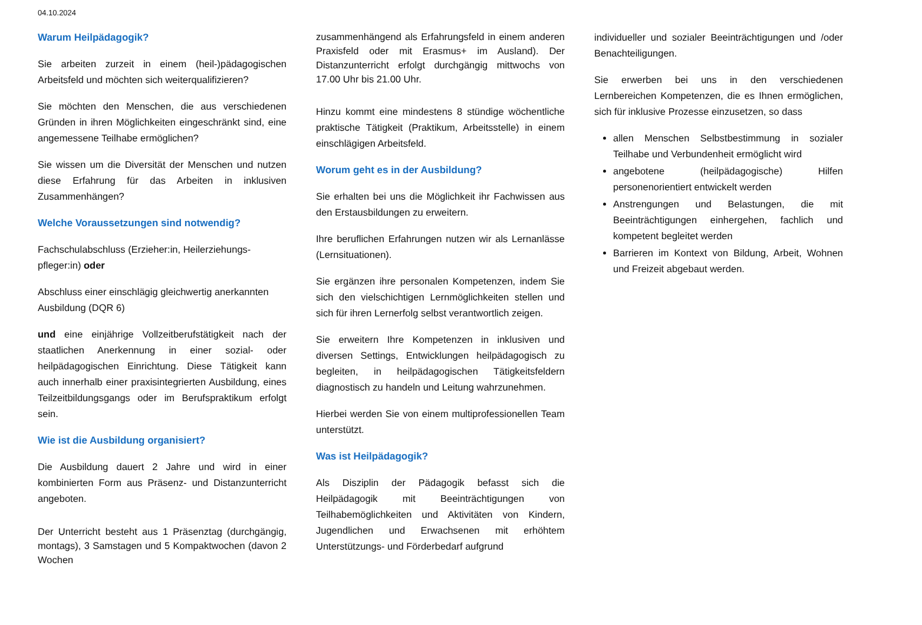04.10.2024
Warum Heilpädagogik?
Sie arbeiten zurzeit in einem (heil-)pädagogischen Arbeitsfeld und möchten sich weiterqualifizieren?
Sie möchten den Menschen, die aus verschiedenen Gründen in ihren Möglichkeiten eingeschränkt sind, eine angemessene Teilhabe ermöglichen?
Sie wissen um die Diversität der Menschen und nutzen diese Erfahrung für das Arbeiten in inklusiven Zusammenhängen?
Welche Voraussetzungen sind notwendig?
Fachschulabschluss (Erzieher:in, Heilerziehungs-pfleger:in) oder
Abschluss einer einschlägig gleichwertig anerkannten Ausbildung (DQR 6)
und eine einjährige Vollzeitberufstätigkeit nach der staatlichen Anerkennung in einer sozial- oder heilpädagogischen Einrichtung. Diese Tätigkeit kann auch innerhalb einer praxisintegrierten Ausbildung, eines Teilzeitbildungsgangs oder im Berufspraktikum erfolgt sein.
Wie ist die Ausbildung organisiert?
Die Ausbildung dauert 2 Jahre und wird in einer kombinierten Form aus Präsenz- und Distanzunterricht angeboten.
Der Unterricht besteht aus 1 Präsenztag (durchgängig, montags), 3 Samstagen und 5 Kompaktwochen (davon 2 Wochen
zusammenhängend als Erfahrungsfeld in einem anderen Praxisfeld oder mit Erasmus+ im Ausland). Der Distanzunterricht erfolgt durchgängig mittwochs von 17.00 Uhr bis 21.00 Uhr.
Hinzu kommt eine mindestens 8 stündige wöchentliche praktische Tätigkeit (Praktikum, Arbeitsstelle) in einem einschlägigen Arbeitsfeld.
Worum geht es in der Ausbildung?
Sie erhalten bei uns die Möglichkeit ihr Fachwissen aus den Erstausbildungen zu erweitern.
Ihre beruflichen Erfahrungen nutzen wir als Lernanlässe (Lernsituationen).
Sie ergänzen ihre personalen Kompetenzen, indem Sie sich den vielschichtigen Lernmöglichkeiten stellen und sich für ihren Lernerfolg selbst verantwortlich zeigen.
Sie erweitern Ihre Kompetenzen in inklusiven und diversen Settings, Entwicklungen heilpädagogisch zu begleiten, in heilpädagogischen Tätigkeitsfeldern diagnostisch zu handeln und Leitung wahrzunehmen.
Hierbei werden Sie von einem multiprofessionellen Team unterstützt.
Was ist Heilpädagogik?
Als Disziplin der Pädagogik befasst sich die Heilpädagogik mit Beeinträchtigungen von Teilhabemöglichkeiten und Aktivitäten von Kindern, Jugendlichen und Erwachsenen mit erhöhtem Unterstützungs- und Förderbedarf aufgrund
individueller und sozialer Beeinträchtigungen und /oder Benachteiligungen.
Sie erwerben bei uns in den verschiedenen Lernbereichen Kompetenzen, die es Ihnen ermöglichen, sich für inklusive Prozesse einzusetzen, so dass
allen Menschen Selbstbestimmung in sozialer Teilhabe und Verbundenheit ermöglicht wird
angebotene (heilpädagogische) Hilfen personenorientiert entwickelt werden
Anstrengungen und Belastungen, die mit Beeinträchtigungen einhergehen, fachlich und kompetent begleitet werden
Barrieren im Kontext von Bildung, Arbeit, Wohnen und Freizeit abgebaut werden.